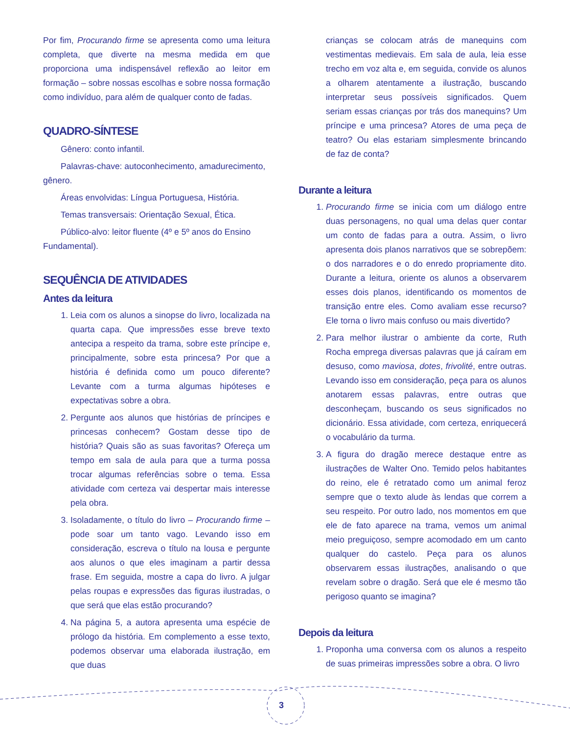Por fim, Procurando firme se apresenta como uma leitura completa, que diverte na mesma medida em que proporciona uma indispensável reflexão ao leitor em formação – sobre nossas escolhas e sobre nossa formação como indivíduo, para além de qualquer conto de fadas.
QUADRO-SÍNTESE
Gênero: conto infantil.
Palavras-chave: autoconhecimento, amadurecimento, gênero.
Áreas envolvidas: Língua Portuguesa, História.
Temas transversais: Orientação Sexual, Ética.
Público-alvo: leitor fluente (4º e 5º anos do Ensino Fundamental).
SEQUÊNCIA DE ATIVIDADES
Antes da leitura
1. Leia com os alunos a sinopse do livro, localizada na quarta capa. Que impressões esse breve texto antecipa a respeito da trama, sobre este príncipe e, principalmente, sobre esta princesa? Por que a história é definida como um pouco diferente? Levante com a turma algumas hipóteses e expectativas sobre a obra.
2. Pergunte aos alunos que histórias de príncipes e princesas conhecem? Gostam desse tipo de história? Quais são as suas favoritas? Ofereça um tempo em sala de aula para que a turma possa trocar algumas referências sobre o tema. Essa atividade com certeza vai despertar mais interesse pela obra.
3. Isoladamente, o título do livro – Procurando firme – pode soar um tanto vago. Levando isso em consideração, escreva o título na lousa e pergunte aos alunos o que eles imaginam a partir dessa frase. Em seguida, mostre a capa do livro. A julgar pelas roupas e expressões das figuras ilustradas, o que será que elas estão procurando?
4. Na página 5, a autora apresenta uma espécie de prólogo da história. Em complemento a esse texto, podemos observar uma elaborada ilustração, em que duas
crianças se colocam atrás de manequins com vestimentas medievais. Em sala de aula, leia esse trecho em voz alta e, em seguida, convide os alunos a olharem atentamente a ilustração, buscando interpretar seus possíveis significados. Quem seriam essas crianças por trás dos manequins? Um príncipe e uma princesa? Atores de uma peça de teatro? Ou elas estariam simplesmente brincando de faz de conta?
Durante a leitura
1. Procurando firme se inicia com um diálogo entre duas personagens, no qual uma delas quer contar um conto de fadas para a outra. Assim, o livro apresenta dois planos narrativos que se sobrepõem: o dos narradores e o do enredo propriamente dito. Durante a leitura, oriente os alunos a observarem esses dois planos, identificando os momentos de transição entre eles. Como avaliam esse recurso? Ele torna o livro mais confuso ou mais divertido?
2. Para melhor ilustrar o ambiente da corte, Ruth Rocha emprega diversas palavras que já caíram em desuso, como maviosa, dotes, frivolité, entre outras. Levando isso em consideração, peça para os alunos anotarem essas palavras, entre outras que desconheçam, buscando os seus significados no dicionário. Essa atividade, com certeza, enriquecerá o vocabulário da turma.
3. A figura do dragão merece destaque entre as ilustrações de Walter Ono. Temido pelos habitantes do reino, ele é retratado como um animal feroz sempre que o texto alude às lendas que correm a seu respeito. Por outro lado, nos momentos em que ele de fato aparece na trama, vemos um animal meio preguiçoso, sempre acomodado em um canto qualquer do castelo. Peça para os alunos observarem essas ilustrações, analisando o que revelam sobre o dragão. Será que ele é mesmo tão perigoso quanto se imagina?
Depois da leitura
1. Proponha uma conversa com os alunos a respeito de suas primeiras impressões sobre a obra. O livro
3